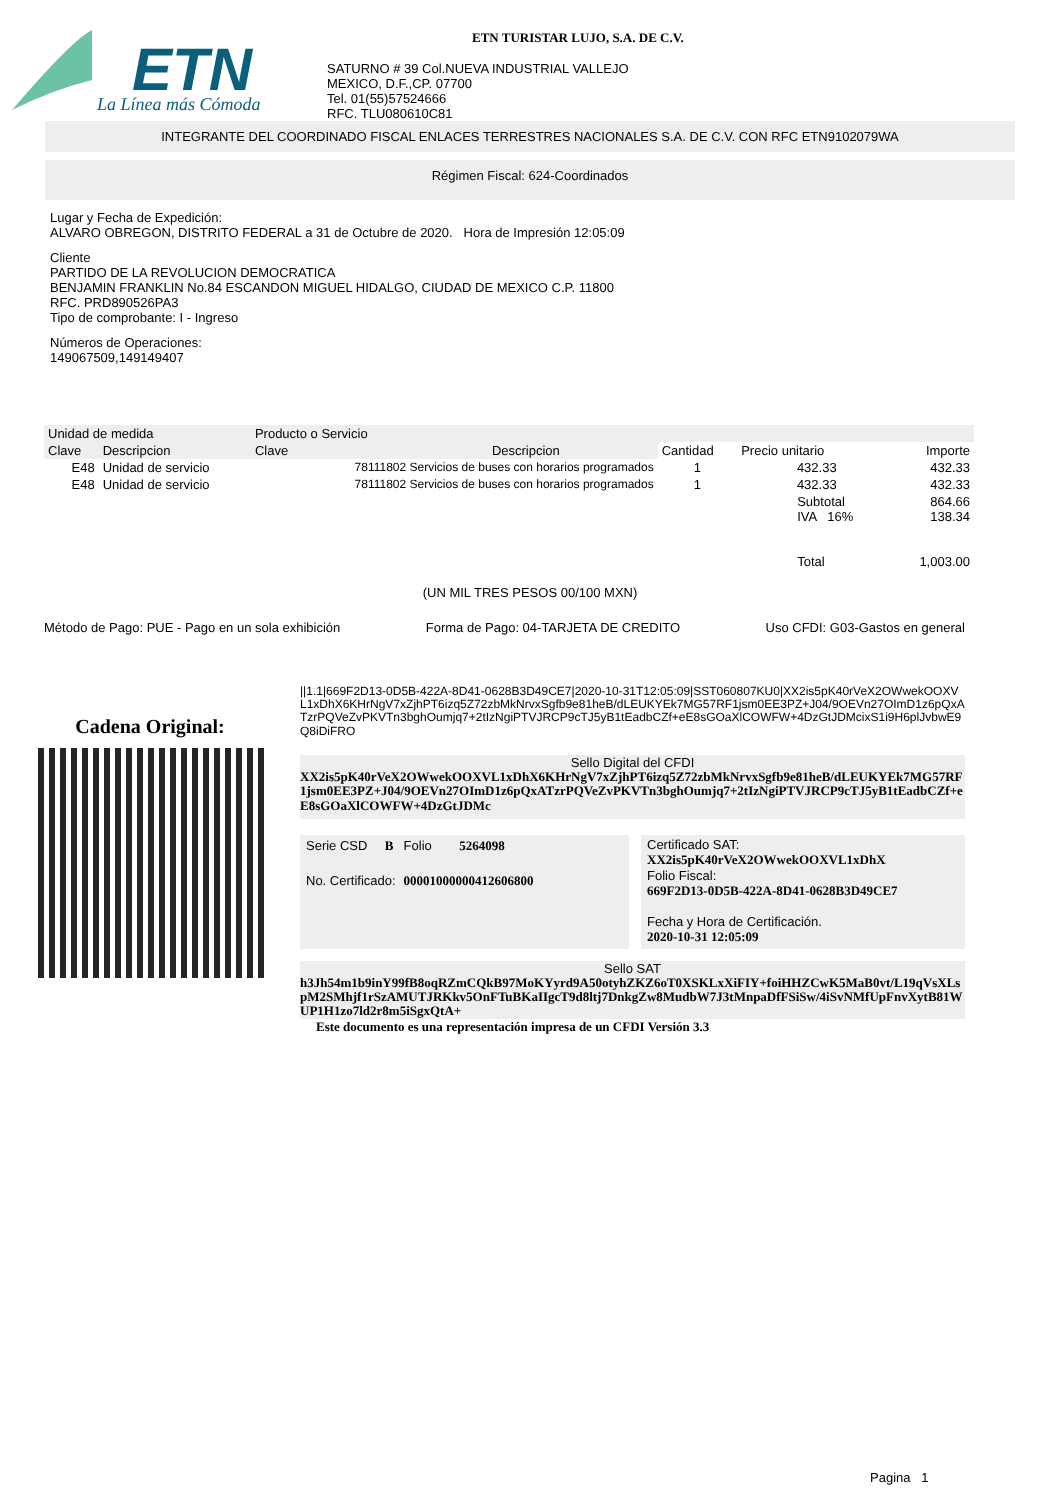ETN
La Línea más Cómoda
ETN TURISTAR LUJO, S.A. DE C.V.
SATURNO # 39 Col.NUEVA INDUSTRIAL VALLEJO
MEXICO, D.F.,CP. 07700
Tel. 01(55)57524666
RFC. TLU080610C81
INTEGRANTE DEL COORDINADO FISCAL ENLACES TERRESTRES NACIONALES S.A. DE C.V. CON RFC ETN9102079WA
Régimen Fiscal: 624-Coordinados
Lugar y Fecha de Expedición:
ALVARO OBREGON, DISTRITO FEDERAL a 31 de Octubre de 2020. Hora de Impresión 12:05:09
Cliente
PARTIDO DE LA REVOLUCION DEMOCRATICA
BENJAMIN FRANKLIN No.84 ESCANDON MIGUEL HIDALGO, CIUDAD DE MEXICO C.P. 11800
RFC. PRD890526PA3
Tipo de comprobante: I - Ingreso
Números de Operaciones:
149067509,149149407
| Unidad de medida | | Producto o Servicio | | | | |
| --- | --- | --- | --- | --- | --- | --- |
| Clave | Descripcion | Clave | Descripcion | Cantidad | Precio unitario | Importe |
| E48 | Unidad de servicio | 78111802 Servicios de buses con horarios programados | | 1 | 432.33 | 432.33 |
| E48 | Unidad de servicio | 78111802 Servicios de buses con horarios programados | | 1 | 432.33 | 432.33 |
| | | | | | Subtotal IVA 16% Total | 864.66 138.34 1,003.00 |
(UN MIL TRES PESOS 00/100 MXN)
Método de Pago: PUE - Pago en un sola exhibición Forma de Pago: 04-TARJETA DE CREDITO Uso CFDI: G03-Gastos en general
Cadena Original:
||1.1|669F2D13-0D5B-422A-8D41-0628B3D49CE7|2020-10-31T12:05:09|SST060807KU0|XX2is5pK40rVeX2OWwekOOXVL1xDhX6KHrNgV7xZjhPT6izq5Z72zbMkNrvxSgfb9e81heB/dLEUKYEk7MG57RF1jsm0EE3PZ+J04/9OEVn27OImD1z6pQxATzrPQVeZvPKVTn3bghOumjq7+2tIzNgiPTVJRCP9cTJ5yB1tEadbCZf+eE8sGOaXlCOWFW+4DzGtJDMcixS1i9H6plJvbwE9Q8iDiFRO
Sello Digital del CFDI
XX2is5pK40rVeX2OWwekOOXVL1xDhX6KHrNgV7xZjhPT6izq5Z72zbMkNrvxSgfb9e81heB/dLEUKYEk7MG57RF1jsm0EE3PZ+J04/9OEVn27OImD1z6pQxATzrPQVeZvPKVTn3bghOumjq7+2tIzNgiPTVJRCP9cTJ5yB1tEadbCZf+eE8sGOaXlCOWFW+4DzGtJDMc
| Serie CSD | B | Folio | 5264098 |
| No. Certificado: | | 00001000000412606800 | |
Certificado SAT:
XX2is5pK40rVeX2OWwekOOXVL1xDhX
Folio Fiscal:
669F2D13-0D5B-422A-8D41-0628B3D49CE7
Fecha y Hora de Certificación.
2020-10-31 12:05:09
Sello SAT
h3Jh54m1b9inY99fB8oqRZmCQkB97MoKYyrd9A50otyhZKZ6oT0XSKLxXiFIY+foiHHZCwK5MaB0vt/L19qVsXLspM2SMhjf1rSzAMUTJRKkv5OnFTuBKaIIgcT9d8ltj7DnkgZw8MudbW7J3tMnpaDfFSiSw/4iSvNMfUpFnvXytB81WUP1H1zo7ld2r8m5iSgxQtA+
Este documento es una representación impresa de un CFDI Versión 3.3
Pagina 1